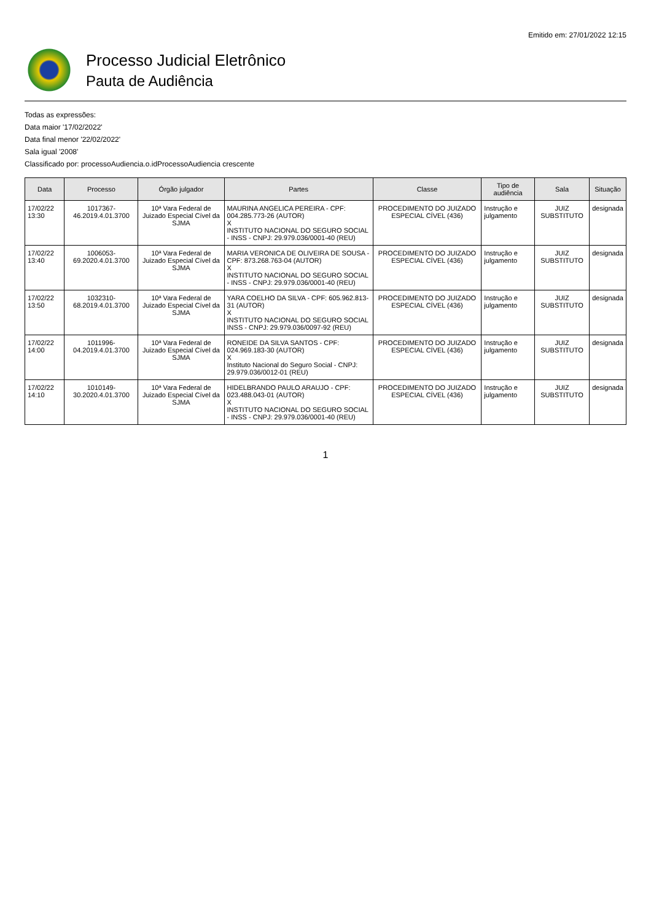Emitido em: 27/01/2022 12:15
Processo Judicial Eletrônico
Pauta de Audiência
Todas as expressões:
Data maior '17/02/2022'
Data final menor '22/02/2022'
Sala igual '2008'
Classificado por: processoAudiencia.o.idProcessoAudiencia crescente
| Data | Processo | Órgão julgador | Partes | Classe | Tipo de audiência | Sala | Situação |
| --- | --- | --- | --- | --- | --- | --- | --- |
| 17/02/22 13:30 | 1017367-46.2019.4.01.3700 | 10ª Vara Federal de Juizado Especial Cível da SJMA | MAURINA ANGELICA PEREIRA - CPF: 004.285.773-26 (AUTOR) X INSTITUTO NACIONAL DO SEGURO SOCIAL - INSS - CNPJ: 29.979.036/0001-40 (REU) | PROCEDIMENTO DO JUIZADO ESPECIAL CÍVEL (436) | Instrução e julgamento | JUIZ SUBSTITUTO | designada |
| 17/02/22 13:40 | 1006053-69.2020.4.01.3700 | 10ª Vara Federal de Juizado Especial Cível da SJMA | MARIA VERONICA DE OLIVEIRA DE SOUSA - CPF: 873.268.763-04 (AUTOR) X INSTITUTO NACIONAL DO SEGURO SOCIAL - INSS - CNPJ: 29.979.036/0001-40 (REU) | PROCEDIMENTO DO JUIZADO ESPECIAL CÍVEL (436) | Instrução e julgamento | JUIZ SUBSTITUTO | designada |
| 17/02/22 13:50 | 1032310-68.2019.4.01.3700 | 10ª Vara Federal de Juizado Especial Cível da SJMA | YARA COELHO DA SILVA - CPF: 605.962.813-31 (AUTOR) X INSTITUTO NACIONAL DO SEGURO SOCIAL INSS - CNPJ: 29.979.036/0097-92 (REU) | PROCEDIMENTO DO JUIZADO ESPECIAL CÍVEL (436) | Instrução e julgamento | JUIZ SUBSTITUTO | designada |
| 17/02/22 14:00 | 1011996-04.2019.4.01.3700 | 10ª Vara Federal de Juizado Especial Cível da SJMA | RONEIDE DA SILVA SANTOS - CPF: 024.969.183-30 (AUTOR) X Instituto Nacional do Seguro Social - CNPJ: 29.979.036/0012-01 (REU) | PROCEDIMENTO DO JUIZADO ESPECIAL CÍVEL (436) | Instrução e julgamento | JUIZ SUBSTITUTO | designada |
| 17/02/22 14:10 | 1010149-30.2020.4.01.3700 | 10ª Vara Federal de Juizado Especial Cível da SJMA | HIDELBRANDO PAULO ARAUJO - CPF: 023.488.043-01 (AUTOR) X INSTITUTO NACIONAL DO SEGURO SOCIAL - INSS - CNPJ: 29.979.036/0001-40 (REU) | PROCEDIMENTO DO JUIZADO ESPECIAL CÍVEL (436) | Instrução e julgamento | JUIZ SUBSTITUTO | designada |
1